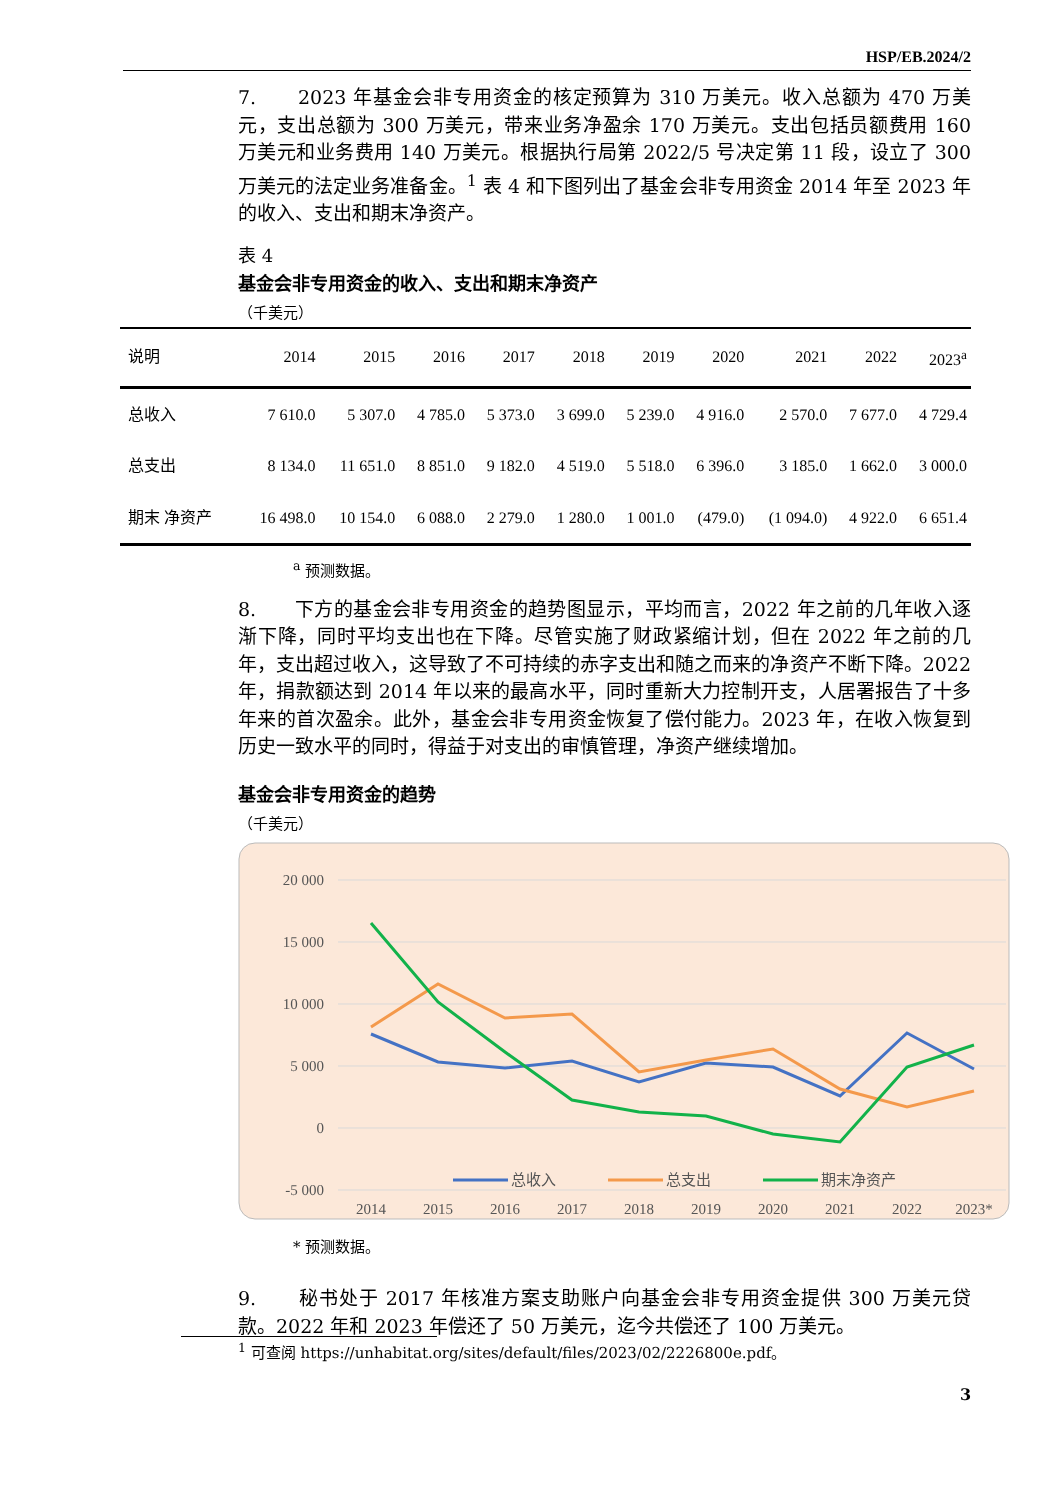HSP/EB.2024/2
7. 2023 年基金会非专用资金的核定预算为 310 万美元。收入总额为 470 万美元，支出总额为 300 万美元，带来业务净盈余 170 万美元。支出包括员额费用 160 万美元和业务费用 140 万美元。根据执行局第 2022/5 号决定第 11 段，设立了 300 万美元的法定业务准备金。<sup>1</sup> 表 4 和下图列出了基金会非专用资金 2014 年至 2023 年的收入、支出和期末净资产。
表 4
基金会非专用资金的收入、支出和期末净资产
（千美元）
| 说明 | 2014 | 2015 | 2016 | 2017 | 2018 | 2019 | 2020 | 2021 | 2022 | 2023<sup>a</sup> |
| --- | --- | --- | --- | --- | --- | --- | --- | --- | --- | --- |
| 总收入 | 7 610.0 | 5 307.0 | 4 785.0 | 5 373.0 | 3 699.0 | 5 239.0 | 4 916.0 | 2 570.0 | 7 677.0 | 4 729.4 |
| 总支出 | 8 134.0 | 11 651.0 | 8 851.0 | 9 182.0 | 4 519.0 | 5 518.0 | 6 396.0 | 3 185.0 | 1 662.0 | 3 000.0 |
| 期末 净资产 | 16 498.0 | 10 154.0 | 6 088.0 | 2 279.0 | 1 280.0 | 1 001.0 | (479.0) | (1 094.0) | 4 922.0 | 6 651.4 |
<sup>a</sup> 预测数据。
8. 下方的基金会非专用资金的趋势图显示，平均而言，2022 年之前的几年收入逐渐下降，同时平均支出也在下降。尽管实施了财政紧缩计划，但在 2022 年之前的几年，支出超过收入，这导致了不可持续的赤字支出和随之而来的净资产不断下降。2022 年，捐款额达到 2014 年以来的最高水平，同时重新大力控制开支，人居署报告了十多年来的首次盈余。此外，基金会非专用资金恢复了偿付能力。2023 年，在收入恢复到历史一致水平的同时，得益于对支出的审慎管理，净资产继续增加。
基金会非专用资金的趋势
（千美元）
20 000
15 000
10 000
5 000
0
-5 000
2014
2015
2016
2017
2018
2019
2020
2021
2022
2023*
总收入
总支出
期末净资产
* 预测数据。
9. 秘书处于 2017 年核准方案支助账户向基金会非专用资金提供 300 万美元贷款。2022 年和 2023 年偿还了 50 万美元，迄今共偿还了 100 万美元。
<sup>1</sup> 可查阅 https://unhabitat.org/sites/default/files/2023/02/2226800e.pdf。
3